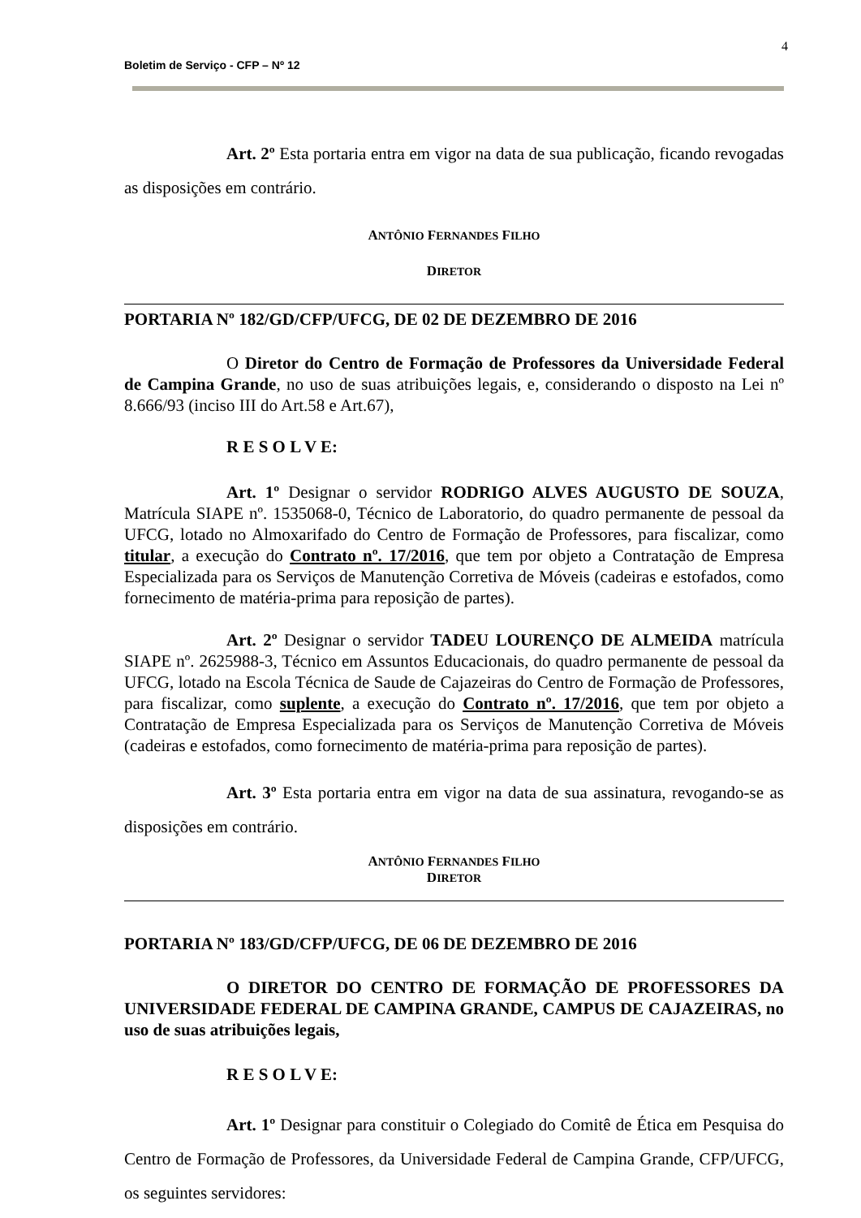4
Boletim de Serviço - CFP – Nº 12
Art. 2º Esta portaria entra em vigor na data de sua publicação, ficando revogadas as disposições em contrário.
ANTÔNIO FERNANDES FILHO
DIRETOR
PORTARIA Nº 182/GD/CFP/UFCG, DE 02 DE DEZEMBRO DE 2016
O Diretor do Centro de Formação de Professores da Universidade Federal de Campina Grande, no uso de suas atribuições legais, e, considerando o disposto na Lei nº 8.666/93 (inciso III do Art.58 e Art.67),
R E S O L V E:
Art. 1º Designar o servidor RODRIGO ALVES AUGUSTO DE SOUZA, Matrícula SIAPE nº. 1535068-0, Técnico de Laboratorio, do quadro permanente de pessoal da UFCG, lotado no Almoxarifado do Centro de Formação de Professores, para fiscalizar, como titular, a execução do Contrato nº. 17/2016, que tem por objeto a Contratação de Empresa Especializada para os Serviços de Manutenção Corretiva de Móveis (cadeiras e estofados, como fornecimento de matéria-prima para reposição de partes).
Art. 2º Designar o servidor TADEU LOURENÇO DE ALMEIDA matrícula SIAPE nº. 2625988-3, Técnico em Assuntos Educacionais, do quadro permanente de pessoal da UFCG, lotado na Escola Técnica de Saude de Cajazeiras do Centro de Formação de Professores, para fiscalizar, como suplente, a execução do Contrato nº. 17/2016, que tem por objeto a Contratação de Empresa Especializada para os Serviços de Manutenção Corretiva de Móveis (cadeiras e estofados, como fornecimento de matéria-prima para reposição de partes).
Art. 3º Esta portaria entra em vigor na data de sua assinatura, revogando-se as disposições em contrário.
ANTÔNIO FERNANDES FILHO
DIRETOR
PORTARIA Nº 183/GD/CFP/UFCG, DE 06 DE DEZEMBRO DE 2016
O DIRETOR DO CENTRO DE FORMAÇÃO DE PROFESSORES DA UNIVERSIDADE FEDERAL DE CAMPINA GRANDE, CAMPUS DE CAJAZEIRAS, no uso de suas atribuições legais,
R E S O L V E:
Art. 1º Designar para constituir o Colegiado do Comitê de Ética em Pesquisa do Centro de Formação de Professores, da Universidade Federal de Campina Grande, CFP/UFCG, os seguintes servidores: